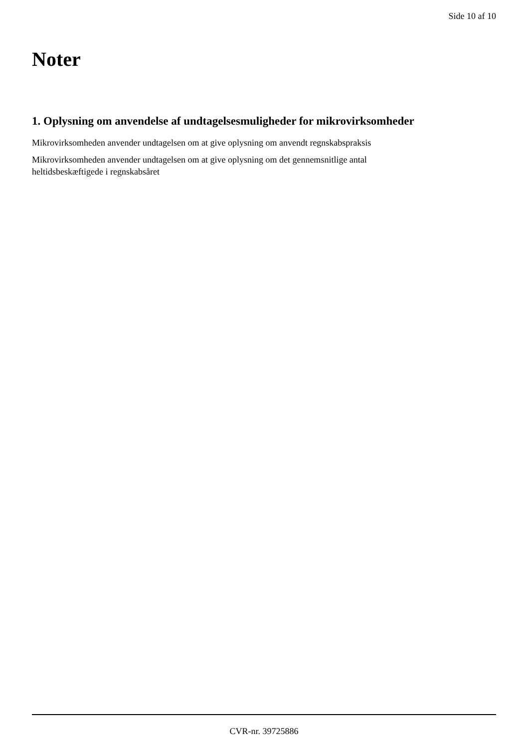Side 10 af 10
Noter
1. Oplysning om anvendelse af undtagelsesmuligheder for mikrovirksomheder
Mikrovirksomheden anvender undtagelsen om at give oplysning om anvendt regnskabspraksis
Mikrovirksomheden anvender undtagelsen om at give oplysning om det gennemsnitlige antal
heltidsbeskæftigede i regnskabsåret
CVR-nr. 39725886